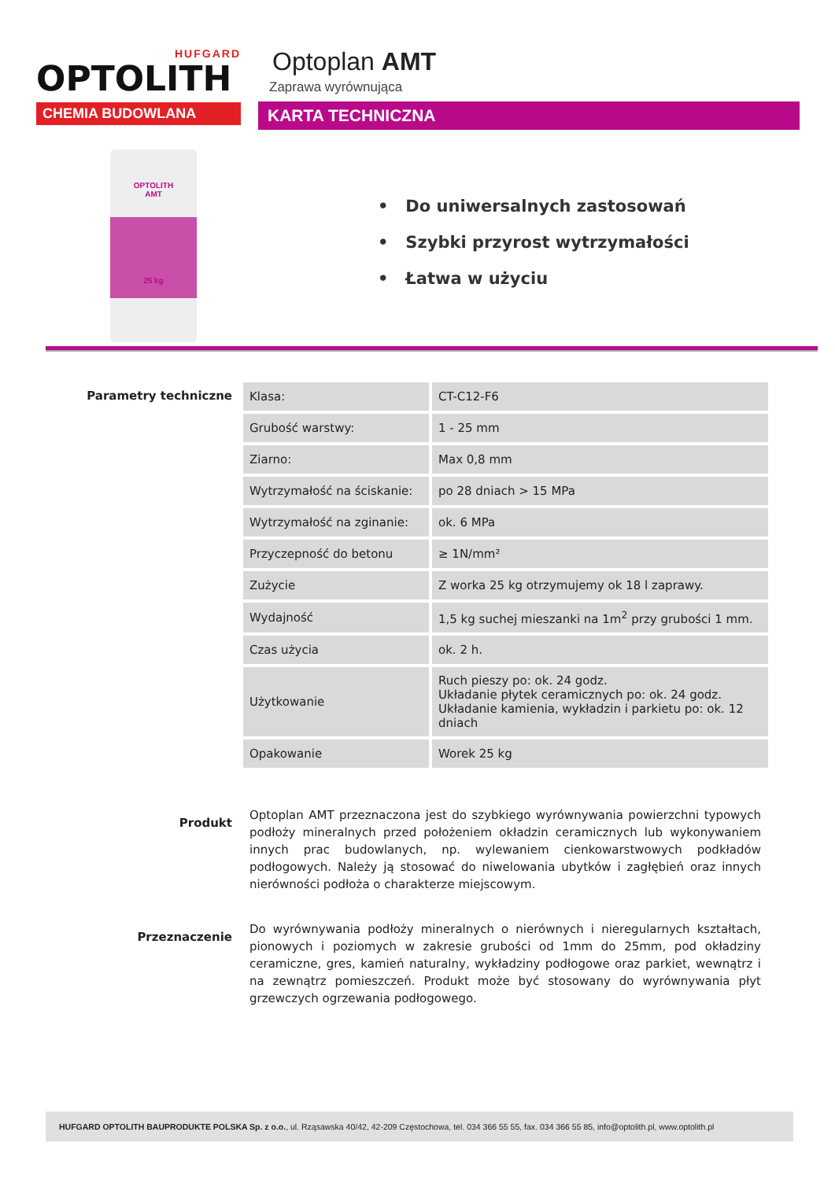HUFGARD
OPTOLITH
CHEMIA BUDOWLANA
Optoplan AMT
Zaprawa wyrównująca
KARTA TECHNICZNA
OPTOLITH
AMT
25 kg
• Do uniwersalnych zastosowań
• Szybki przyrost wytrzymałości
• Łatwa w użyciu
Parametry techniczne
| Klasa: | CT-C12-F6 |
| Grubość warstwy: | 1 - 25 mm |
| Ziarno: | Max 0,8 mm |
| Wytrzymałość na ściskanie: | po 28 dniach > 15 MPa |
| Wytrzymałość na zginanie: | ok. 6 MPa |
| Przyczepność do betonu | ≥ 1N/mm² |
| Zużycie | Z worka 25 kg otrzymujemy ok 18 l zaprawy. |
| Wydajność | 1,5 kg suchej mieszanki na 1m<sup>2</sup> przy grubości 1 mm. |
| Czas użycia | ok. 2 h. |
| Użytkowanie | Ruch pieszy po: ok. 24 godz. Układanie płytek ceramicznych po: ok. 24 godz. Układanie kamienia, wykładzin i parkietu po: ok. 12 dniach |
| Opakowanie | Worek 25 kg |
Produkt
Optoplan AMT przeznaczona jest do szybkiego wyrównywania powierzchni typowych podłoży mineralnych przed położeniem okładzin ceramicznych lub wykonywaniem innych prac budowlanych, np. wylewaniem cienkowarstwowych podkładów podłogowych. Należy ją stosować do niwelowania ubytków i zagłębień oraz innych nierówności podłoża o charakterze miejscowym.
Przeznaczenie
Do wyrównywania podłoży mineralnych o nierównych i nieregularnych kształtach, pionowych i poziomych w zakresie grubości od 1mm do 25mm, pod okładziny ceramiczne, gres, kamień naturalny, wykładziny podłogowe oraz parkiet, wewnątrz i na zewnątrz pomieszczeń. Produkt może być stosowany do wyrównywania płyt grzewczych ogrzewania podłogowego.
HUFGARD OPTOLITH BAUPRODUKTE POLSKA Sp. z o.o., ul. Rząsawska 40/42, 42-209 Częstochowa, tel. 034 366 55 55, fax. 034 366 55 85, info@optolith.pl, www.optolith.pl